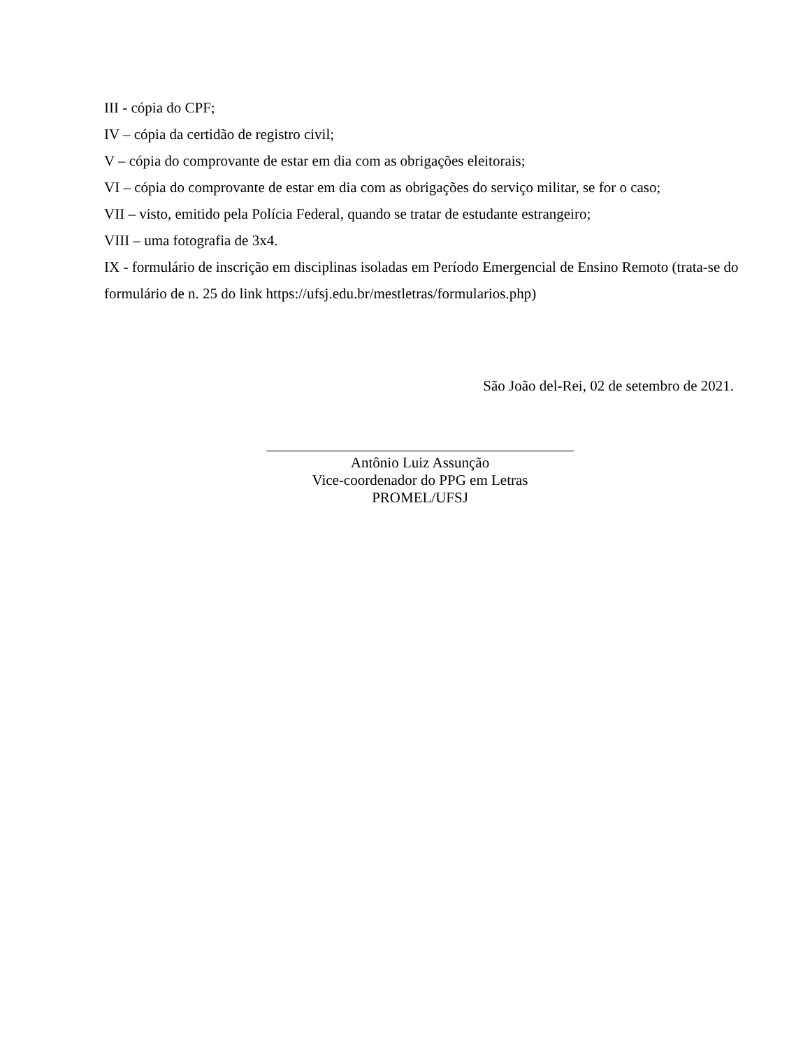III - cópia do CPF;
IV – cópia da certidão de registro civil;
V – cópia do comprovante de estar em dia com as obrigações eleitorais;
VI – cópia do comprovante de estar em dia com as obrigações do serviço militar, se for o caso;
VII – visto, emitido pela Polícia Federal, quando se tratar de estudante estrangeiro;
VIII – uma fotografia de 3x4.
IX - formulário de inscrição em disciplinas isoladas em Período Emergencial de Ensino Remoto (trata-se do formulário de n. 25 do link https://ufsj.edu.br/mestletras/formularios.php)
São João del-Rei, 02 de setembro de 2021.
Antônio Luiz Assunção
Vice-coordenador do PPG em Letras
PROMEL/UFSJ